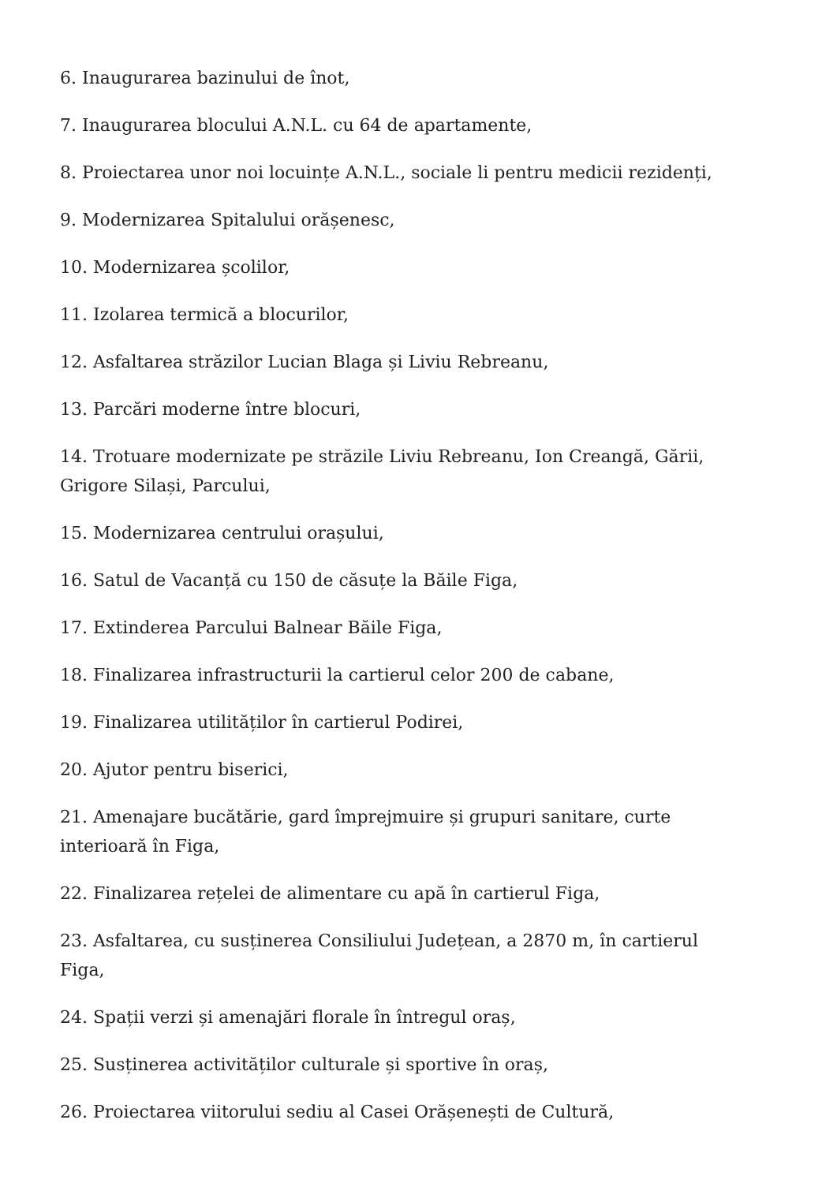6. Inaugurarea bazinului de înot,
7. Inaugurarea blocului A.N.L. cu 64 de apartamente,
8. Proiectarea unor noi locuințe A.N.L., sociale li pentru medicii rezidenți,
9. Modernizarea Spitalului orășenesc,
10. Modernizarea școlilor,
11. Izolarea termică a blocurilor,
12. Asfaltarea străzilor Lucian Blaga și Liviu Rebreanu,
13. Parcări moderne între blocuri,
14. Trotuare modernizate pe străzile Liviu Rebreanu, Ion Creangă, Gării, Grigore Silași, Parcului,
15. Modernizarea centrului orașului,
16. Satul de Vacanță cu 150 de căsuțe la Băile Figa,
17. Extinderea Parcului Balnear Băile Figa,
18. Finalizarea infrastructurii la cartierul celor 200 de cabane,
19. Finalizarea utilităților în cartierul Podirei,
20. Ajutor pentru biserici,
21. Amenajare bucătărie, gard împrejmuire și grupuri sanitare, curte interioară în Figa,
22. Finalizarea rețelei de alimentare cu apă în cartierul Figa,
23. Asfaltarea, cu susținerea Consiliului Județean, a 2870 m, în cartierul Figa,
24. Spații verzi și amenajări florale în întregul oraș,
25. Susținerea activităților culturale și sportive în oraș,
26. Proiectarea viitorului sediu al Casei Orășenești de Cultură,